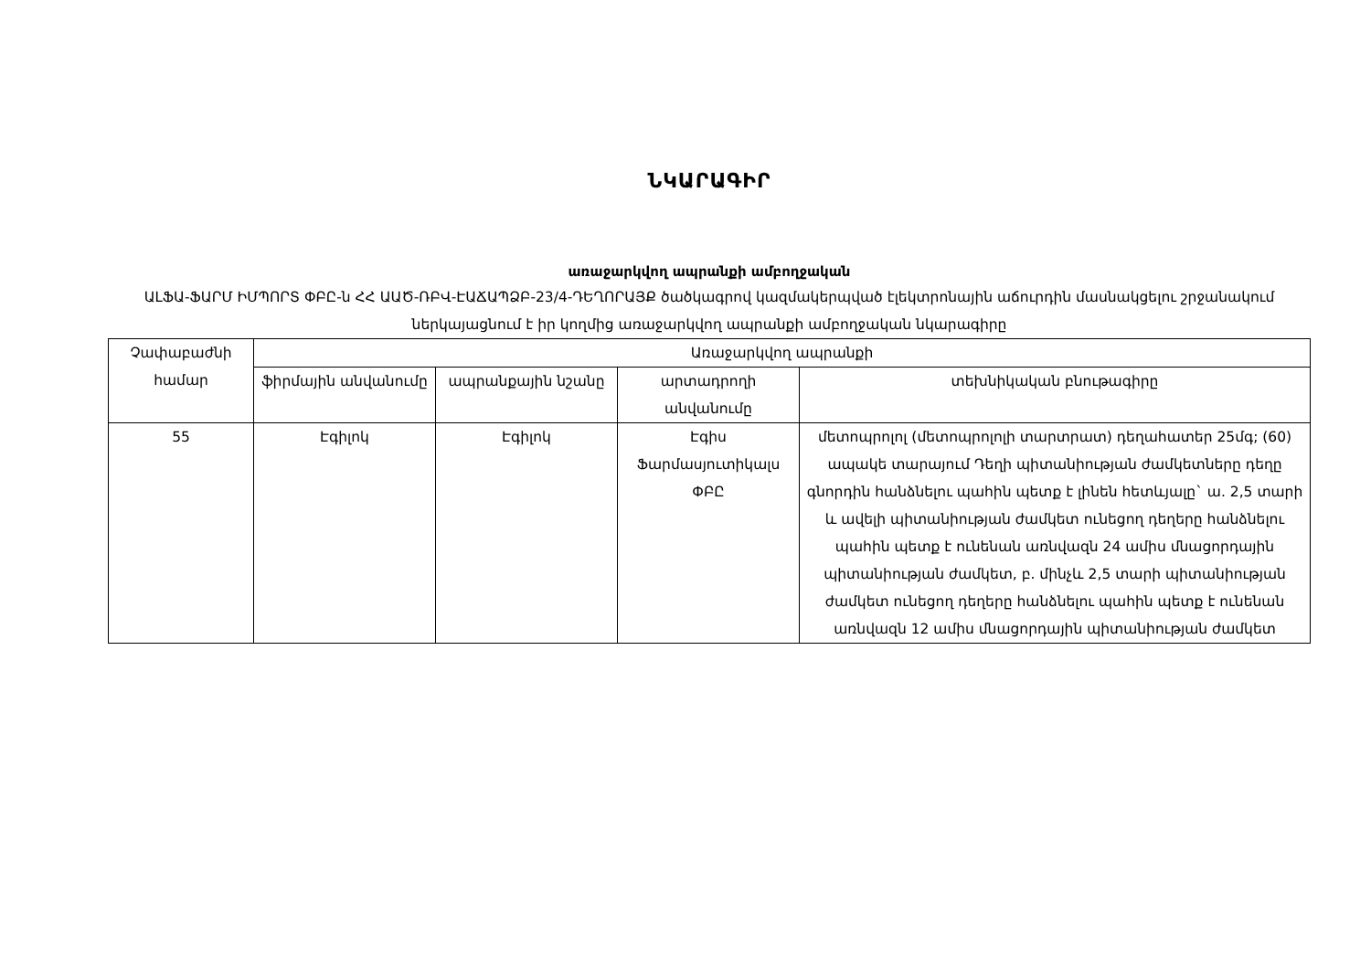ՆԿԱՐԱԳԻՐ
առաջարկվող ապրանքի ամբողջական
ԱԼՖԱ-ՖԱՐՄ ԻՄՊՈՐՏ ՓԲԸ-ն ՀՀ ԱԱԾ-ՌԲՎ-ԷԱՃԱՊՁԲ-23/4-ԴԵՂՈՐԱՅՔ ծածկագրով կազմակերպված էլեկտրոնային աճուրդին մասնակցելու շրջանակում ներկայացնում է իր կողմից առաջարկվող ապրանքի ամբողջական նկարագիրը
| Չափաբաժնի համար | Առաջարկվող ապրանքի | | | |
| --- | --- | --- | --- | --- |
| | ֆիրմային անվանումը | ապրանքային նշանը | արտադրողի անվանումը | տեխնիկական բնութագիրը |
| 55 | Էգիլոկ | Էգիլոկ | Էգիս Ֆարմասյուտիկալս ՓԲԸ | մետոպրոլոլ (մետոպրոլոլի տարտրատ) դեղահատեր 25մգ; (60) ապակե տարայում Դեղի պիտանիության ժամկետները դեղը գնորդին հանձնելու պահին պետք է լինեն հետևյալը` ա. 2,5 տարի և ավելի պիտանիության ժամկետ ունեցող դեղերը հանձնելու պահին պետք է ունենան առնվազն 24 ամիս մնացորդային պիտանիության ժամկետ, բ. մինչև 2,5 տարի պիտանիության ժամկետ ունեցող դեղերը հանձնելու պահին պետք է ունենան առնվազն 12 ամիս մնացորդային պիտանիության ժամկետ |